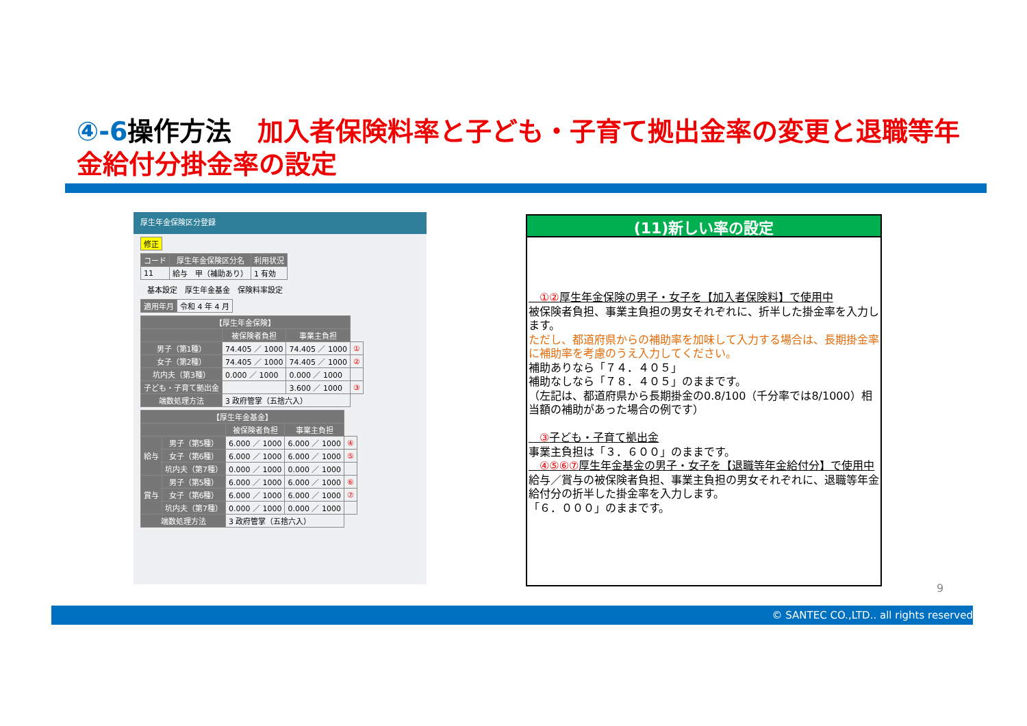④-6操作方法　加入者保険料率と子ども・子育て拠出金率の変更と退職等年金給付分掛金率の設定
厚生年金保険区分登録
| 修正 |
| コード | 厚生年金保険区分名 | 利用状況 |
| --- | --- | --- |
| 11 | 給与 甲（補助あり） | 1 有効 |
基本設定　厚生年金基金　保険料率設定
| 適用年月 | 令和 4 年 4 月 |
| 【厚生年金保険】 | | | |
| --- | --- | --- | --- |
| | 被保険者負担 | 事業主負担 | |
| 男子（第1種） | 74.405 ／ 1000 | 74.405 ／ 1000 | ① |
| 女子（第2種） | 74.405 ／ 1000 | 74.405 ／ 1000 | ② |
| 坑内夫（第3種） | 0.000 ／ 1000 | 0.000 ／ 1000 | |
| 子ども・子育て拠出金 | | 3.600 ／ 1000 | ③ |
| 端数処理方法 | 3 政府管掌（五捨六入） | | |
| 【厚生年金基金】 | | | | |
| --- | --- | --- | --- | --- |
| | | 被保険者負担 | 事業主負担 | |
| 給与 | 男子（第5種） | 6.000 ／ 1000 | 6.000 ／ 1000 | ④ |
| | 女子（第6種） | 6.000 ／ 1000 | 6.000 ／ 1000 | ⑤ |
| | 坑内夫（第7種） | 0.000 ／ 1000 | 0.000 ／ 1000 | |
| 賞与 | 男子（第5種） | 6.000 ／ 1000 | 6.000 ／ 1000 | ⑥ |
| | 女子（第6種） | 6.000 ／ 1000 | 6.000 ／ 1000 | ⑦ |
| | 坑内夫（第7種） | 0.000 ／ 1000 | 0.000 ／ 1000 | |
| 端数処理方法 | | 3 政府管掌（五捨六入） | | |
(11)新しい率の設定
　①②厚生年金保険の男子・女子を【加入者保険料】で使用中
被保険者負担、事業主負担の男女それぞれに、折半した掛金率を入力します。
ただし、都道府県からの補助率を加味して入力する場合は、長期掛金率に補助率を考慮のうえ入力してください。
補助ありなら「７４．４０５」
補助なしなら「７８．４０５」のままです。
（左記は、都道府県から長期掛金の0.8/100（千分率では8/1000）相当額の補助があった場合の例です）
　③子ども・子育て拠出金
事業主負担は「３．６００」のままです。
　④⑤⑥⑦厚生年金基金の男子・女子を【退職等年金給付分】で使用中
給与／賞与の被保険者負担、事業主負担の男女それぞれに、退職等年金給付分の折半した掛金率を入力します。
「６．０００」のままです。
9
© SANTEC CO.,LTD.. all rights reserved